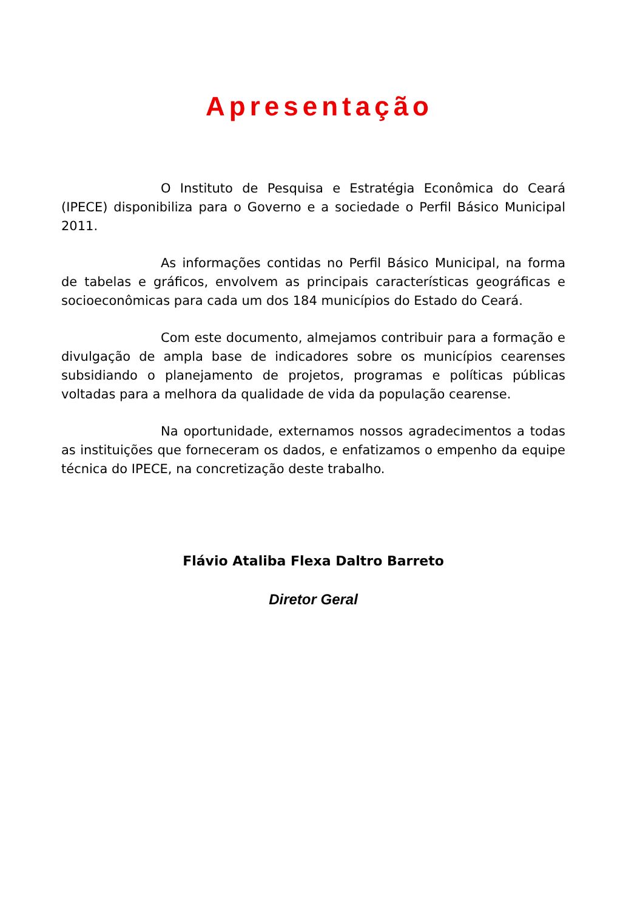Apresentação
O Instituto de Pesquisa e Estratégia Econômica do Ceará (IPECE) disponibiliza para o Governo e a sociedade o Perfil Básico Municipal 2011.
As informações contidas no Perfil Básico Municipal, na forma de tabelas e gráficos, envolvem as principais características geográficas e socioeconômicas para cada um dos 184 municípios do Estado do Ceará.
Com este documento, almejamos contribuir para a formação e divulgação de ampla base de indicadores sobre os municípios cearenses subsidiando o planejamento de projetos, programas e políticas públicas voltadas para a melhora da qualidade de vida da população cearense.
Na oportunidade, externamos nossos agradecimentos a todas as instituições que forneceram os dados, e enfatizamos o empenho da equipe técnica do IPECE, na concretização deste trabalho.
Flávio Ataliba Flexa Daltro Barreto
Diretor Geral